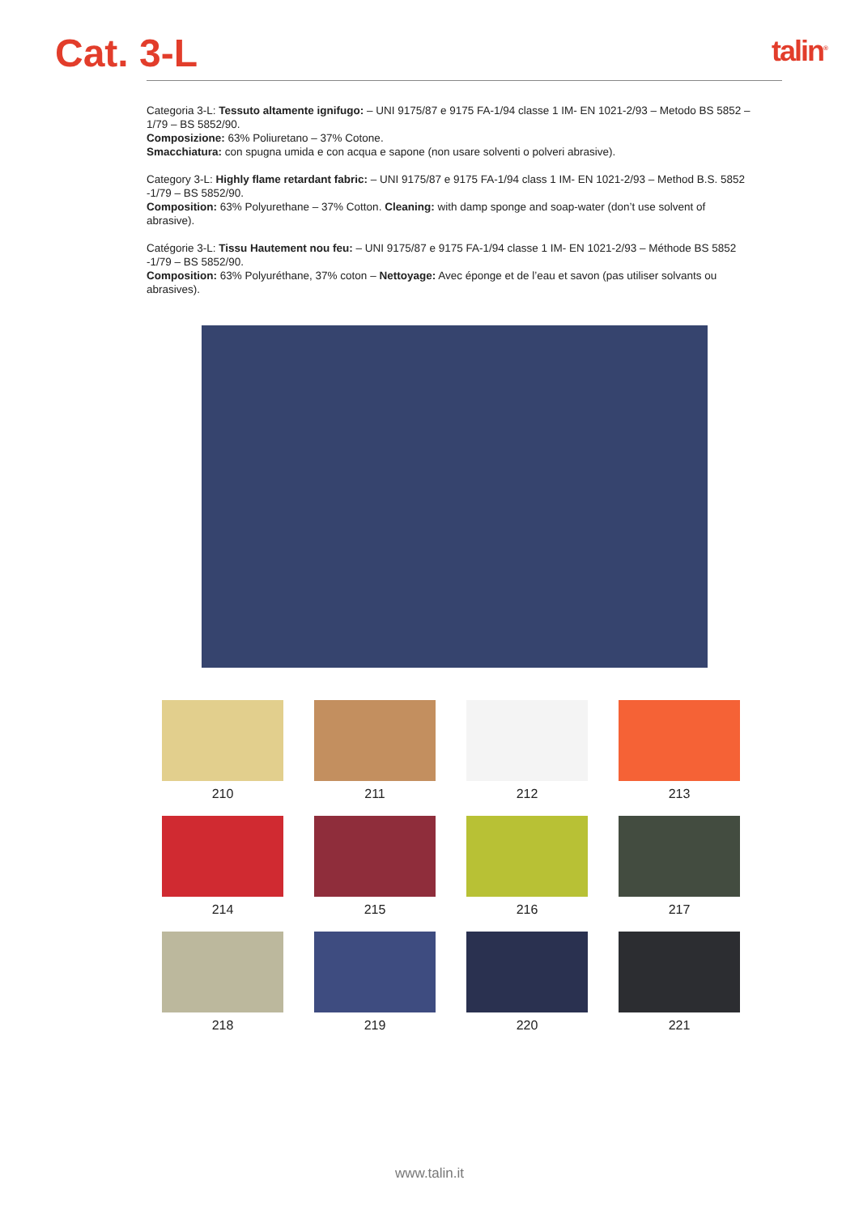Cat. 3-L
talin<sup>®</sup>
Categoria 3-L: Tessuto altamente ignifugo: – UNI 9175/87 e 9175 FA-1/94 classe 1 IM- EN 1021-2/93 – Metodo BS 5852 – 1/79 – BS 5852/90.
Composizione: 63% Poliuretano – 37% Cotone.
Smacchiatura: con spugna umida e con acqua e sapone (non usare solventi o polveri abrasive).
Category 3-L: Highly flame retardant fabric: – UNI 9175/87 e 9175 FA-1/94 class 1 IM- EN 1021-2/93 – Method B.S. 5852 -1/79 – BS 5852/90.
Composition: 63% Polyurethane – 37% Cotton. Cleaning: with damp sponge and soap-water (don’t use solvent of abrasive).
Catégorie 3-L: Tissu Hautement nou feu: – UNI 9175/87 e 9175 FA-1/94 classe 1 IM- EN 1021-2/93 – Méthode BS 5852 -1/79 – BS 5852/90.
Composition: 63% Polyuréthane, 37% coton – Nettoyage: Avec éponge et de l’eau et savon (pas utiliser solvants ou abrasives).
210
211
212
213
214
215
216
217
218
219
220
221
www.talin.it